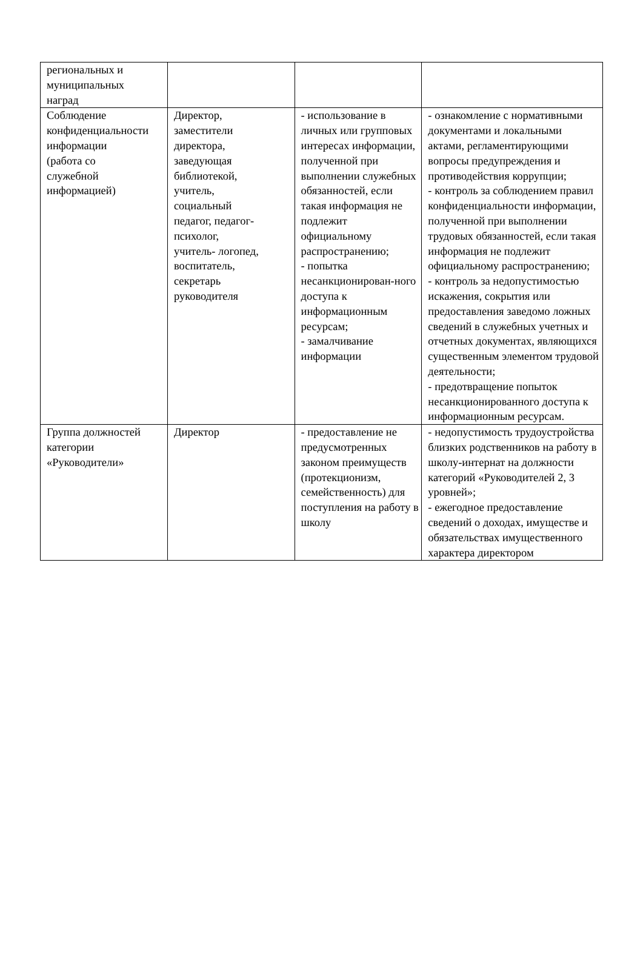| региональных и муниципальных наград | | | |
| Соблюдение конфиденциальности информации (работа со служебной информацией) | Директор, заместители директора, заведующая библиотекой, учитель, социальный педагог, педагог-психолог, учитель- логопед, воспитатель, секретарь руководителя | - использование в личных или групповых интересах информации, полученной при выполнении служебных обязанностей, если такая информация не подлежит официальному распространению; - попытка несанкционирован-ного доступа к информационным ресурсам; - замалчивание информации | - ознакомление с нормативными документами и локальными актами, регламентирующими вопросы предупреждения и противодействия коррупции; - контроль за соблюдением правил конфиденциальности информации, полученной при выполнении трудовых обязанностей, если такая информация не подлежит официальному распространению; - контроль за недопустимостью искажения, сокрытия или предоставления заведомо ложных сведений в служебных учетных и отчетных документах, являющихся существенным элементом трудовой деятельности; - предотвращение попыток несанкционированного доступа к информационным ресурсам. |
| Группа должностей категории «Руководители» | Директор | - предоставление не предусмотренных законом преимуществ (протекционизм, семейственность) для поступления на работу в школу | - недопустимость трудоустройства близких родственников на работу в школу-интернат на должности категорий «Руководителей 2, 3 уровней»; - ежегодное предоставление сведений о доходах, имуществе и обязательствах имущественного характера директором |